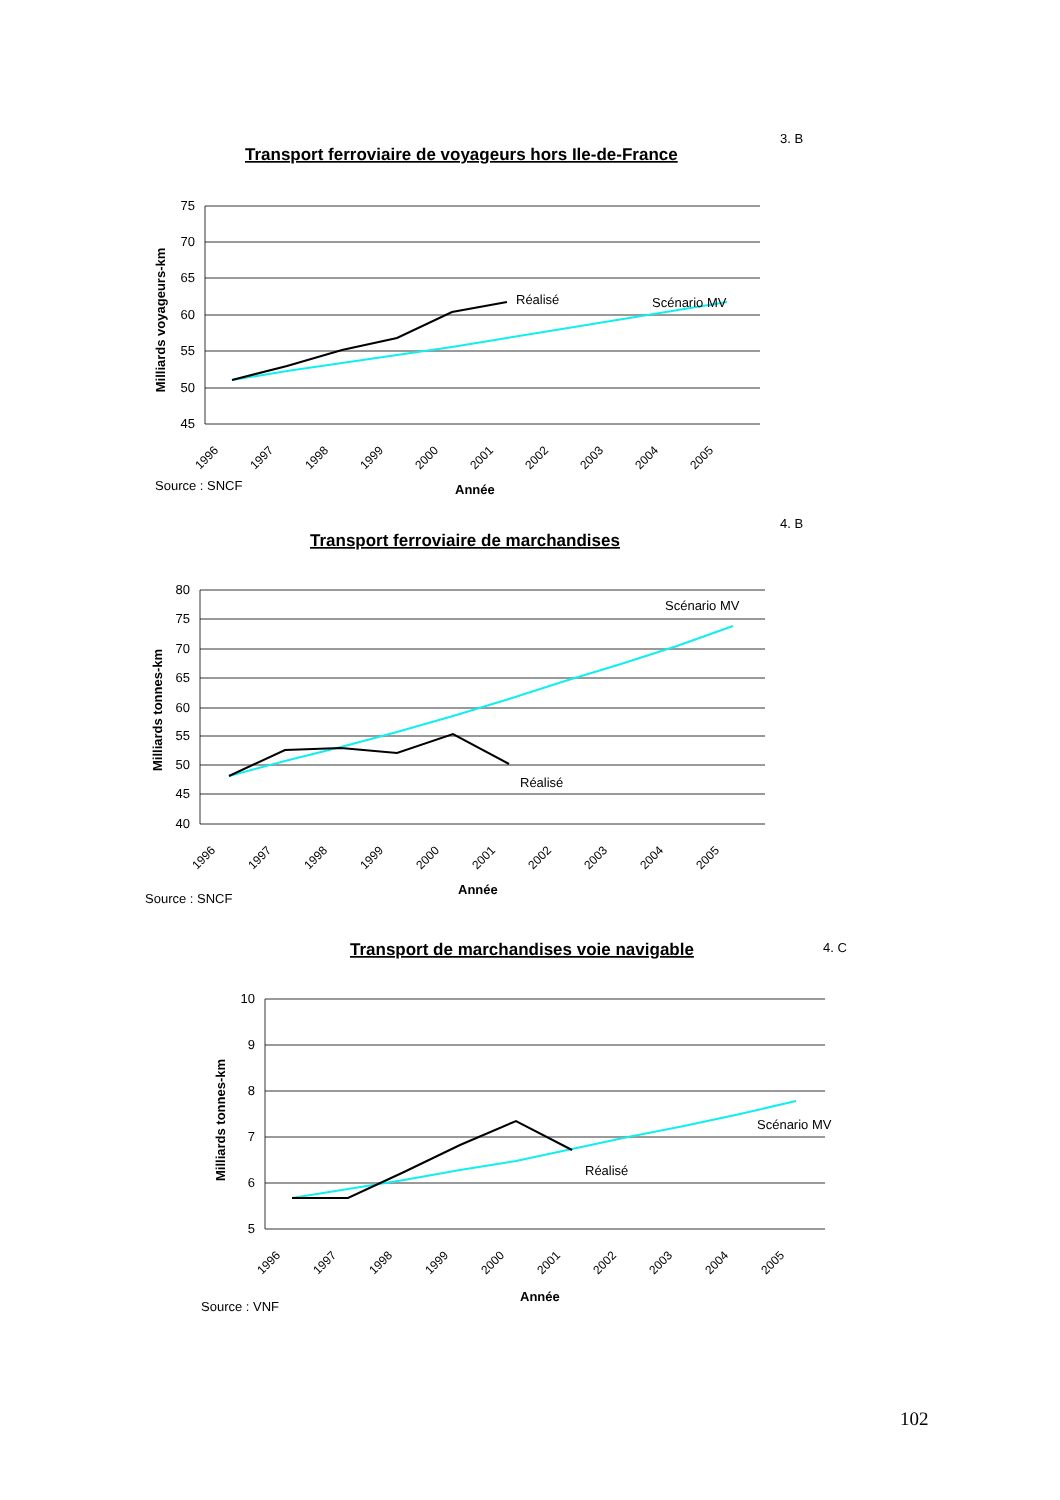3. B
Transport ferroviaire de voyageurs hors Ile-de-France
75
70
65
60
55
50
45
Milliards voyageurs-km
Réalisé
Scénario MV
1996
1997
1998
1999
2000
2001
2002
2003
2004
2005
Source : SNCF
Année
4. B
Transport ferroviaire de marchandises
80
75
70
65
60
55
50
45
40
Milliards tonnes-km
Réalisé
Scénario MV
1996
1997
1998
1999
2000
2001
2002
2003
2004
2005
Source : SNCF
Année
4. C
Transport de marchandises voie navigable
10
9
8
7
6
5
Milliards tonnes-km
Réalisé
Scénario MV
1996
1997
1998
1999
2000
2001
2002
2003
2004
2005
Source : VNF
Année
102